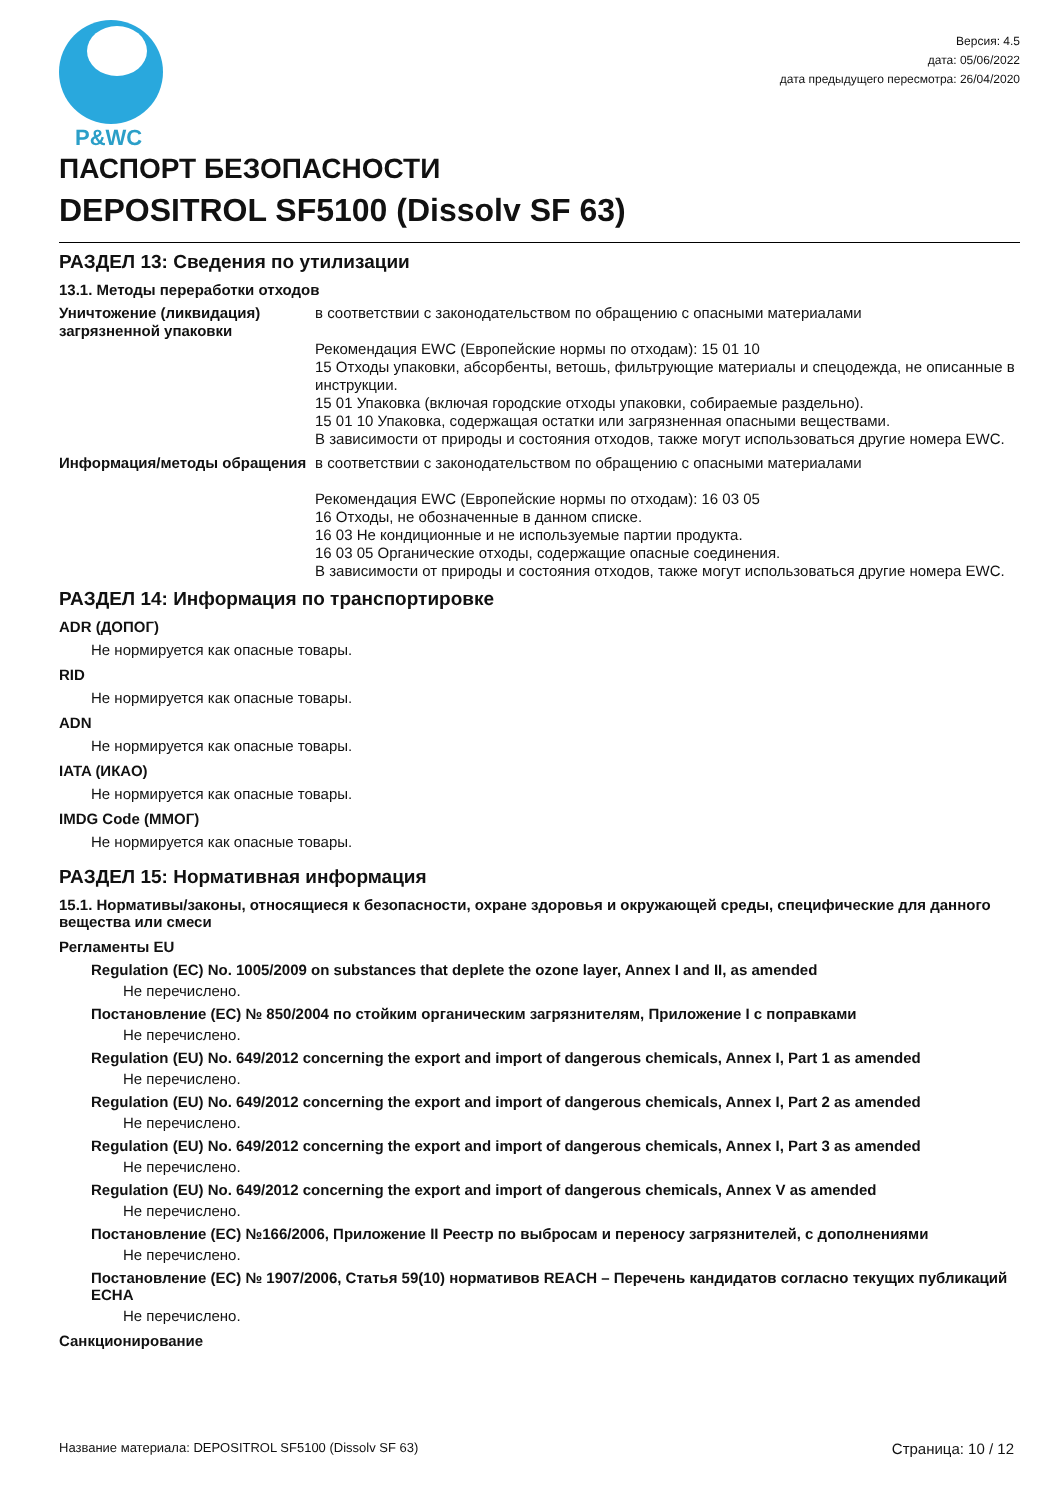P&WC
Версия: 4.5
дата: 05/06/2022
дата предыдущего пересмотра: 26/04/2020
ПАСПОРТ БЕЗОПАСНОСТИ
DEPOSITROL SF5100 (Dissolv SF 63)
РАЗДЕЛ 13: Сведения по утилизации
13.1. Методы переработки отходов
Уничтожение (ликвидация) загрязненной упаковки
в соответствии с законодательством по обращению с опасными материалами
Рекомендация EWC (Европейские нормы по отходам): 15 01 10
15 Отходы упаковки, абсорбенты, ветошь, фильтрующие материалы и спецодежда, не описанные в инструкции.
15 01 Упаковка (включая городские отходы упаковки, собираемые раздельно).
15 01 10 Упаковка, содержащая остатки или загрязненная опасными веществами.
В зависимости от природы и состояния отходов, также могут использоваться другие номера EWC.
Информация/методы обращения в соответствии с законодательством по обращению с опасными материалами
Рекомендация EWC (Европейские нормы по отходам): 16 03 05
16 Отходы, не обозначенные в данном списке.
16 03 Не кондиционные и не используемые партии продукта.
16 03 05 Органические отходы, содержащие опасные соединения.
В зависимости от природы и состояния отходов, также могут использоваться другие номера EWC.
РАЗДЕЛ 14: Информация по транспортировке
ADR (ДОПОГ)
Не нормируется как опасные товары.
RID
Не нормируется как опасные товары.
ADN
Не нормируется как опасные товары.
IATA (ИКАО)
Не нормируется как опасные товары.
IMDG Code (ММОГ)
Не нормируется как опасные товары.
РАЗДЕЛ 15: Нормативная информация
15.1. Нормативы/законы, относящиеся к безопасности, охране здоровья и окружающей среды, специфические для данного вещества или смеси
Регламенты EU
Regulation (EC) No. 1005/2009 on substances that deplete the ozone layer, Annex I and II, as amended
Не перечислено.
Постановление (ЕС) № 850/2004 по стойким органическим загрязнителям, Приложение I с поправками
Не перечислено.
Regulation (EU) No. 649/2012 concerning the export and import of dangerous chemicals, Annex I, Part 1 as amended
Не перечислено.
Regulation (EU) No. 649/2012 concerning the export and import of dangerous chemicals, Annex I, Part 2 as amended
Не перечислено.
Regulation (EU) No. 649/2012 concerning the export and import of dangerous chemicals, Annex I, Part 3 as amended
Не перечислено.
Regulation (EU) No. 649/2012 concerning the export and import of dangerous chemicals, Annex V as amended
Не перечислено.
Постановление (ЕС) №166/2006, Приложение II Реестр по выбросам и переносу загрязнителей, с дополнениями
Не перечислено.
Постановление (ЕС) № 1907/2006, Статья 59(10) нормативов REACH – Перечень кандидатов согласно текущих публикаций ECHA
Не перечислено.
Санкционирование
Название материала: DEPOSITROL SF5100 (Dissolv SF 63) Страница: 10 / 12